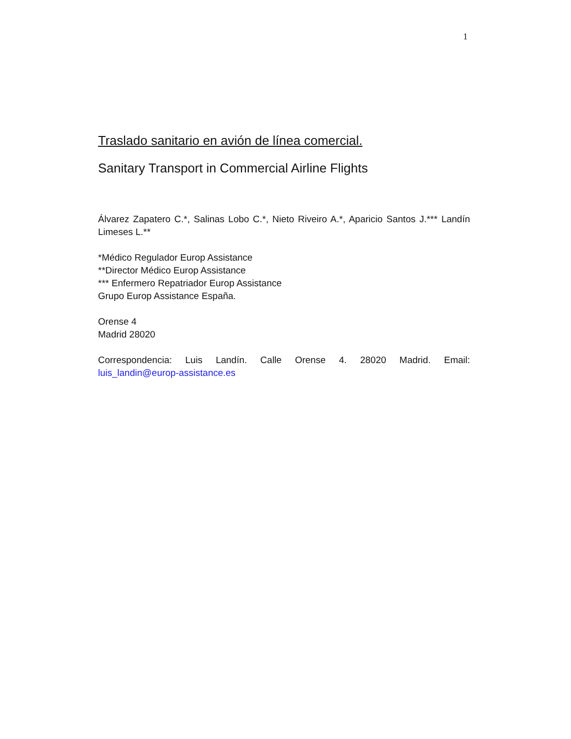1
Traslado sanitario en avión de línea comercial.
Sanitary Transport in Commercial Airline Flights
Álvarez Zapatero C.*, Salinas Lobo C.*, Nieto Riveiro A.*, Aparicio Santos J.*** Landín Limeses L.**
*Médico Regulador Europ Assistance
**Director Médico Europ Assistance
*** Enfermero Repatriador Europ Assistance
Grupo Europ Assistance España.
Orense 4
Madrid 28020
Correspondencia: Luis Landín. Calle Orense 4. 28020 Madrid. Email: luis_landin@europ-assistance.es